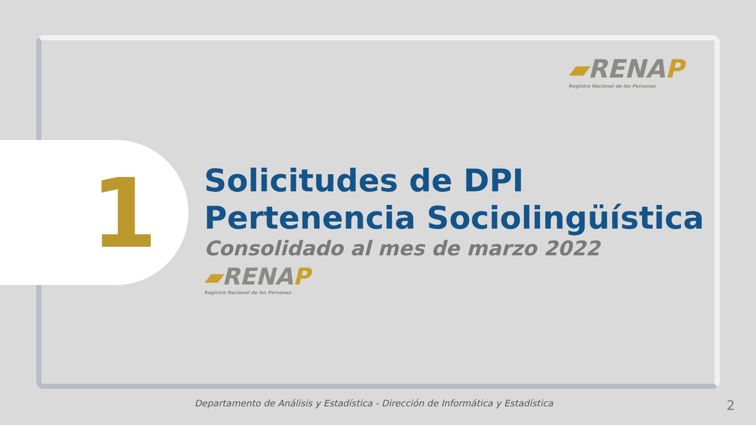▰RENAP
Registro Nacional de las Personas
1
Solicitudes de DPI
Pertenencia Sociolingüística
Consolidado al mes de marzo 2022
▰RENAP
Registro Nacional de las Personas
Departamento de Análisis y Estadística - Dirección de Informática y Estadística
2